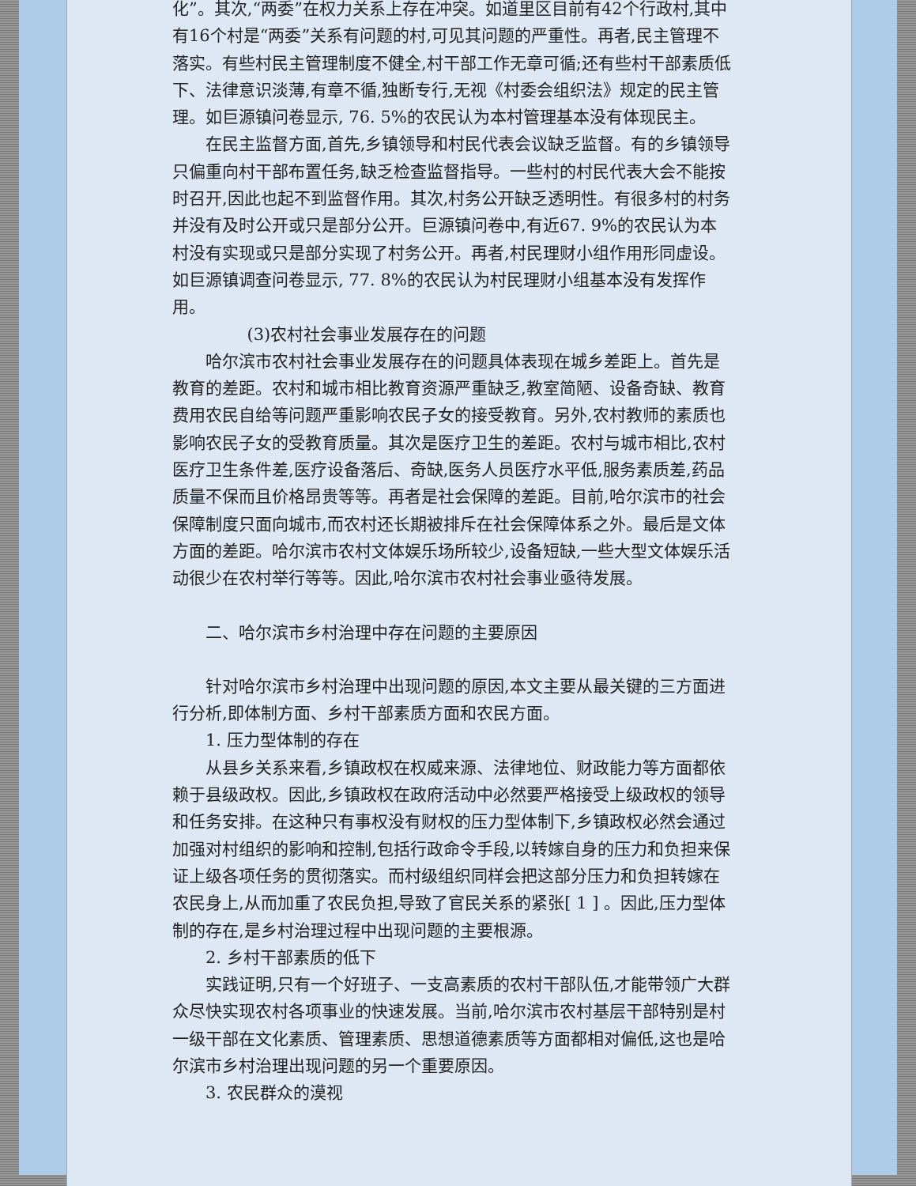化”。其次,“两委”在权力关系上存在冲突。如道里区目前有42个行政村,其中有16个村是“两委”关系有问题的村,可见其问题的严重性。再者,民主管理不落实。有些村民主管理制度不健全,村干部工作无章可循;还有些村干部素质低下、法律意识淡薄,有章不循,独断专行,无视《村委会组织法》规定的民主管理。如巨源镇问卷显示, 76. 5%的农民认为本村管理基本没有体现民主。
在民主监督方面,首先,乡镇领导和村民代表会议缺乏监督。有的乡镇领导只偏重向村干部布置任务,缺乏检查监督指导。一些村的村民代表大会不能按时召开,因此也起不到监督作用。其次,村务公开缺乏透明性。有很多村的村务并没有及时公开或只是部分公开。巨源镇问卷中,有近67. 9%的农民认为本村没有实现或只是部分实现了村务公开。再者,村民理财小组作用形同虚设。如巨源镇调查问卷显示, 77. 8%的农民认为村民理财小组基本没有发挥作用。
(3)农村社会事业发展存在的问题
哈尔滨市农村社会事业发展存在的问题具体表现在城乡差距上。首先是教育的差距。农村和城市相比教育资源严重缺乏,教室简陋、设备奇缺、教育费用农民自给等问题严重影响农民子女的接受教育。另外,农村教师的素质也影响农民子女的受教育质量。其次是医疗卫生的差距。农村与城市相比,农村医疗卫生条件差,医疗设备落后、奇缺,医务人员医疗水平低,服务素质差,药品质量不保而且价格昂贵等等。再者是社会保障的差距。目前,哈尔滨市的社会保障制度只面向城市,而农村还长期被排斥在社会保障体系之外。最后是文体方面的差距。哈尔滨市农村文体娱乐场所较少,设备短缺,一些大型文体娱乐活动很少在农村举行等等。因此,哈尔滨市农村社会事业亟待发展。
二、哈尔滨市乡村治理中存在问题的主要原因
针对哈尔滨市乡村治理中出现问题的原因,本文主要从最关键的三方面进行分析,即体制方面、乡村干部素质方面和农民方面。
1. 压力型体制的存在
从县乡关系来看,乡镇政权在权威来源、法律地位、财政能力等方面都依赖于县级政权。因此,乡镇政权在政府活动中必然要严格接受上级政权的领导和任务安排。在这种只有事权没有财权的压力型体制下,乡镇政权必然会通过加强对村组织的影响和控制,包括行政命令手段,以转嫁自身的压力和负担来保证上级各项任务的贯彻落实。而村级组织同样会把这部分压力和负担转嫁在农民身上,从而加重了农民负担,导致了官民关系的紧张[ 1 ] 。因此,压力型体制的存在,是乡村治理过程中出现问题的主要根源。
2. 乡村干部素质的低下
实践证明,只有一个好班子、一支高素质的农村干部队伍,才能带领广大群众尽快实现农村各项事业的快速发展。当前,哈尔滨市农村基层干部特别是村一级干部在文化素质、管理素质、思想道德素质等方面都相对偏低,这也是哈尔滨市乡村治理出现问题的另一个重要原因。
3. 农民群众的漠视